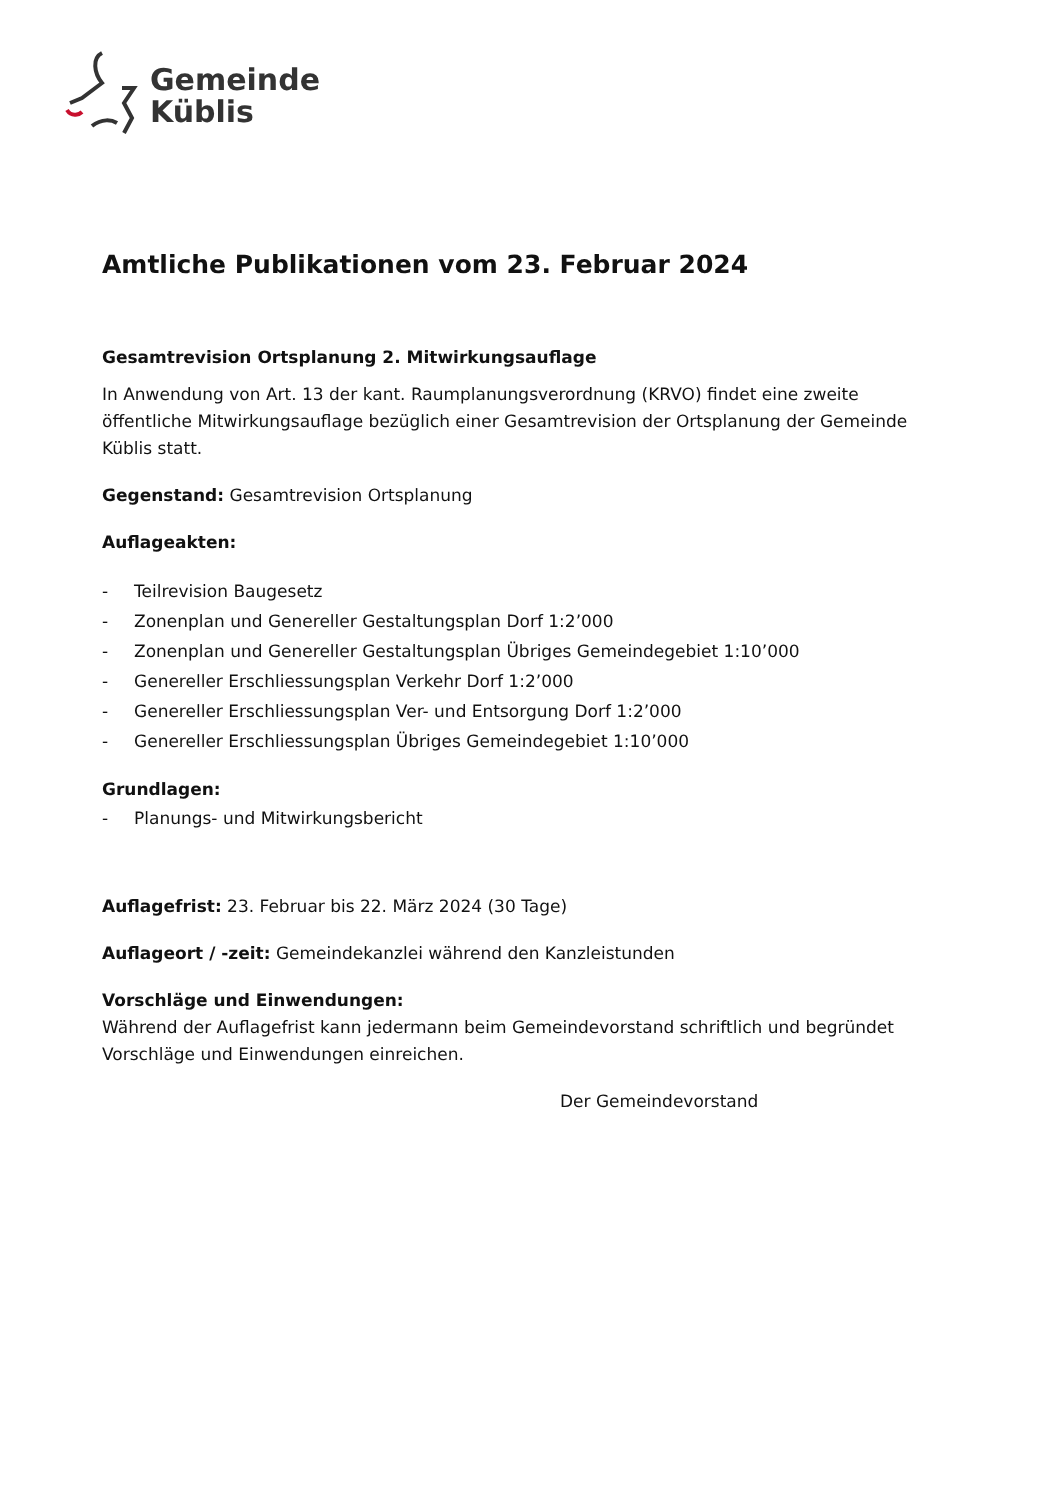Gemeinde
Küblis
Amtliche Publikationen vom 23. Februar 2024
Gesamtrevision Ortsplanung 2. Mitwirkungsauflage
In Anwendung von Art. 13 der kant. Raumplanungsverordnung (KRVO) findet eine zweite öffentliche Mitwirkungsauflage bezüglich einer Gesamtrevision der Ortsplanung der Gemeinde Küblis statt.
Gegenstand: Gesamtrevision Ortsplanung
Auflageakten:
- Teilrevision Baugesetz
- Zonenplan und Genereller Gestaltungsplan Dorf 1:2’000
- Zonenplan und Genereller Gestaltungsplan Übriges Gemeindegebiet 1:10’000
- Genereller Erschliessungsplan Verkehr Dorf 1:2’000
- Genereller Erschliessungsplan Ver- und Entsorgung Dorf 1:2’000
- Genereller Erschliessungsplan Übriges Gemeindegebiet 1:10’000
Grundlagen:
- Planungs- und Mitwirkungsbericht
Auflagefrist: 23. Februar bis 22. März 2024 (30 Tage)
Auflageort / -zeit: Gemeindekanzlei während den Kanzleistunden
Vorschläge und Einwendungen:
Während der Auflagefrist kann jedermann beim Gemeindevorstand schriftlich und begründet Vorschläge und Einwendungen einreichen.
Der Gemeindevorstand